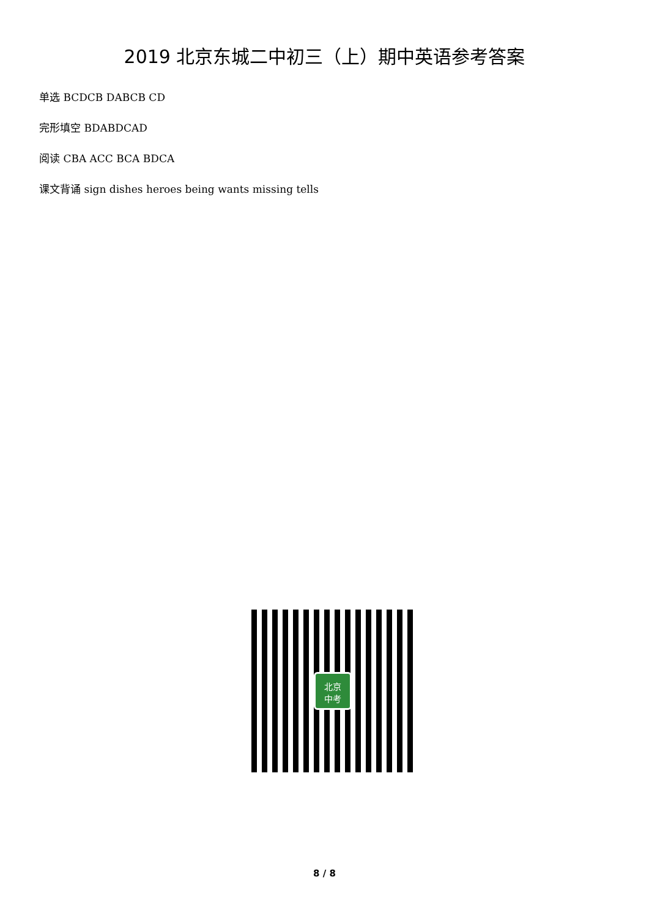2019 北京东城二中初三（上）期中英语参考答案
单选 BCDCB DABCB CD
完形填空 BDABDCAD
阅读 CBA ACC BCA BDCA
课文背诵 sign dishes heroes being wants missing tells
北京
中考
8 / 8